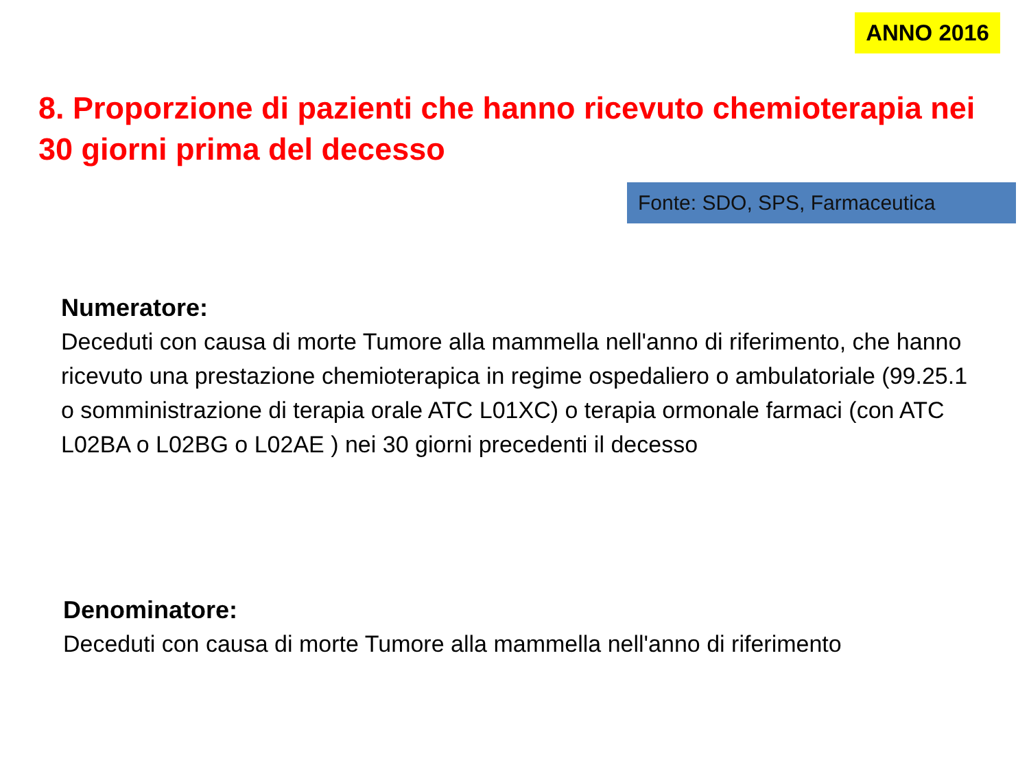ANNO 2016
8. Proporzione di pazienti che hanno ricevuto chemioterapia nei 30 giorni prima del decesso
Fonte: SDO, SPS, Farmaceutica
Numeratore:
Deceduti con causa di morte Tumore alla mammella nell'anno di riferimento, che hanno ricevuto una prestazione chemioterapica in regime ospedaliero o ambulatoriale (99.25.1 o somministrazione di terapia orale ATC L01XC) o terapia ormonale farmaci (con ATC L02BA o L02BG o L02AE ) nei 30 giorni precedenti il decesso
Denominatore:
Deceduti con causa di morte Tumore alla mammella nell'anno di riferimento